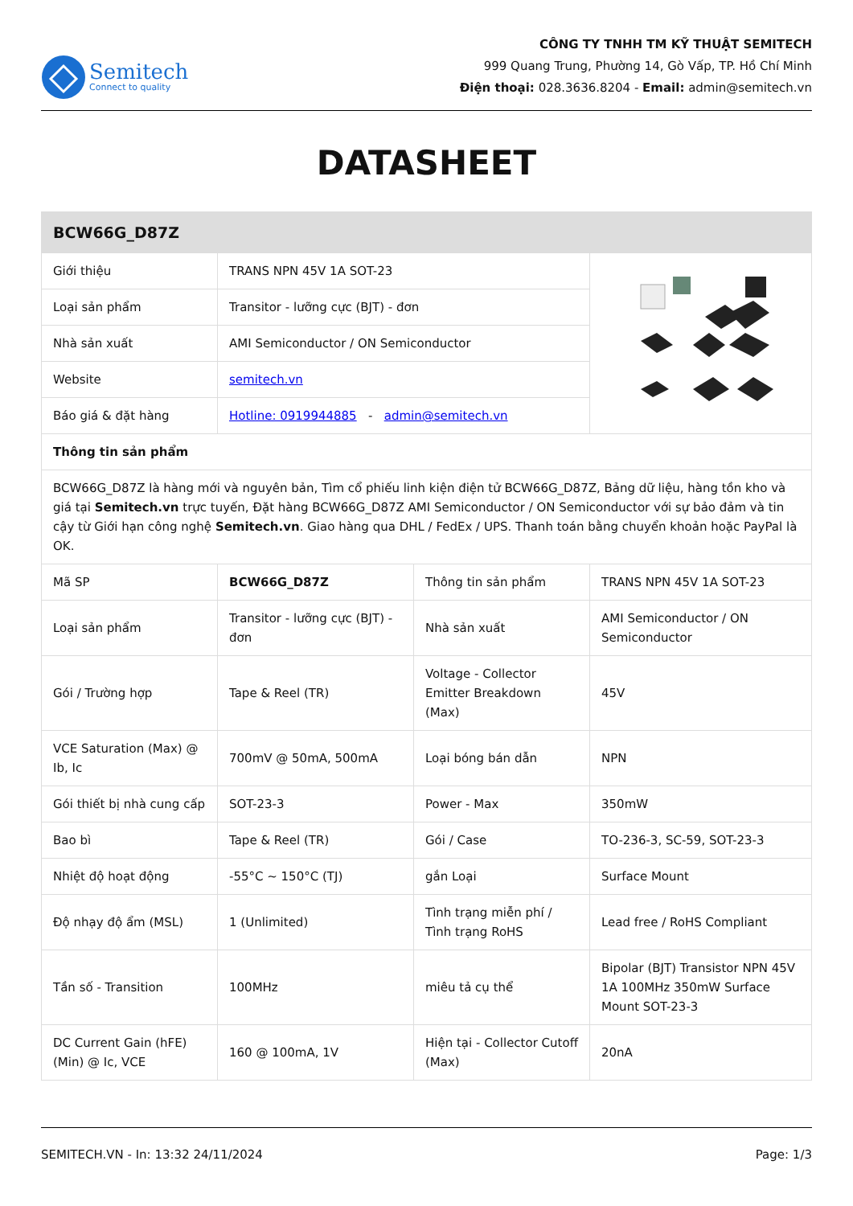Semitech
Connect to quality
CÔNG TY TNHH TM KỸ THUẬT SEMITECH
999 Quang Trung, Phường 14, Gò Vấp, TP. Hồ Chí Minh
Điện thoại: 028.3636.8204 - Email: admin@semitech.vn
DATASHEET
| BCW66G_D87Z | | | |
| --- | --- | --- | --- |
| Giới thiệu | TRANS NPN 45V 1A SOT-23 | | |
| Loại sản phẩm | Transitor - lưỡng cực (BJT) - đơn | | |
| Nhà sản xuất | AMI Semiconductor / ON Semiconductor | | |
| Website | semitech.vn | | |
| Báo giá & đặt hàng | Hotline: 0919944885 - admin@semitech.vn | | |
| Thông tin sản phẩm | | | |
| BCW66G_D87Z là hàng mới và nguyên bản, Tìm cổ phiếu linh kiện điện tử BCW66G_D87Z, Bảng dữ liệu, hàng tồn kho và giá tại Semitech.vn trực tuyến, Đặt hàng BCW66G_D87Z AMI Semiconductor / ON Semiconductor với sự bảo đảm và tin cậy từ Giới hạn công nghệ Semitech.vn . Giao hàng qua DHL / FedEx / UPS. Thanh toán bằng chuyển khoản hoặc PayPal là OK. | | | |
| Mã SP | BCW66G_D87Z | Thông tin sản phẩm | TRANS NPN 45V 1A SOT-23 |
| Loại sản phẩm | Transitor - lưỡng cực (BJT) - đơn | Nhà sản xuất | AMI Semiconductor / ON Semiconductor |
| Gói / Trường hợp | Tape & Reel (TR) | Voltage - Collector Emitter Breakdown (Max) | 45V |
| VCE Saturation (Max) @ Ib, Ic | 700mV @ 50mA, 500mA | Loại bóng bán dẫn | NPN |
| Gói thiết bị nhà cung cấp | SOT-23-3 | Power - Max | 350mW |
| Bao bì | Tape & Reel (TR) | Gói / Case | TO-236-3, SC-59, SOT-23-3 |
| Nhiệt độ hoạt động | -55°C ~ 150°C (TJ) | gắn Loại | Surface Mount |
| Độ nhạy độ ẩm (MSL) | 1 (Unlimited) | Tình trạng miễn phí / Tình trạng RoHS | Lead free / RoHS Compliant |
| Tần số - Transition | 100MHz | miêu tả cụ thể | Bipolar (BJT) Transistor NPN 45V 1A 100MHz 350mW Surface Mount SOT-23-3 |
| DC Current Gain (hFE) (Min) @ Ic, VCE | 160 @ 100mA, 1V | Hiện tại - Collector Cutoff (Max) | 20nA |
SEMITECH.VN - In: 13:32 24/11/2024 Page: 1/3